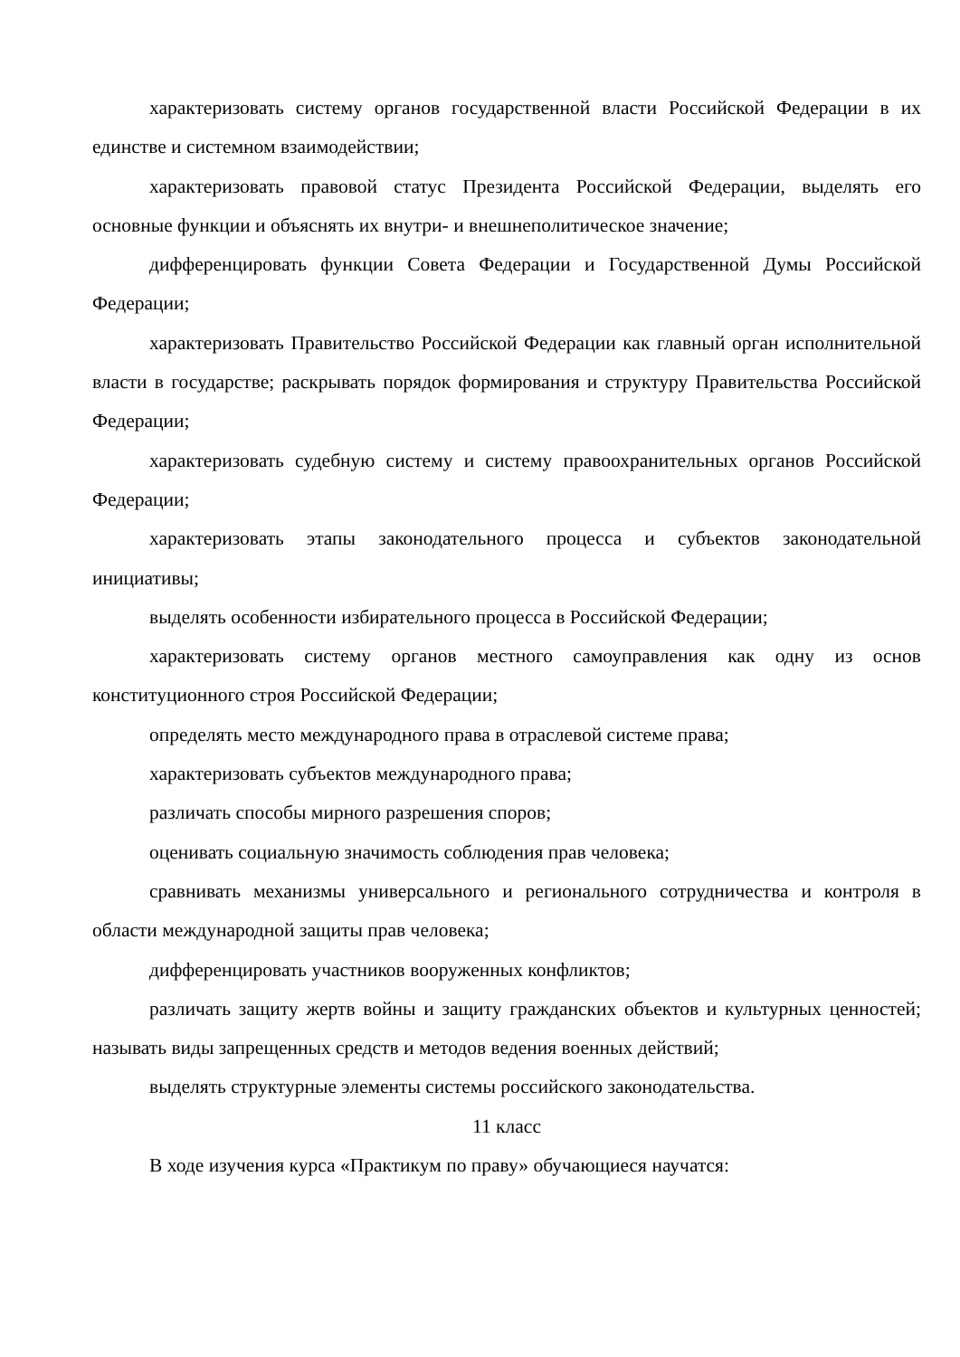характеризовать систему органов государственной власти Российской Федерации в их единстве и системном взаимодействии;
характеризовать правовой статус Президента Российской Федерации, выделять его основные функции и объяснять их внутри- и внешнеполитическое значение;
дифференцировать функции Совета Федерации и Государственной Думы Российской Федерации;
характеризовать Правительство Российской Федерации как главный орган исполнительной власти в государстве; раскрывать порядок формирования и структуру Правительства Российской Федерации;
характеризовать судебную систему и систему правоохранительных органов Российской Федерации;
характеризовать этапы законодательного процесса и субъектов законодательной инициативы;
выделять особенности избирательного процесса в Российской Федерации;
характеризовать систему органов местного самоуправления как одну из основ конституционного строя Российской Федерации;
определять место международного права в отраслевой системе права;
характеризовать субъектов международного права;
различать способы мирного разрешения споров;
оценивать социальную значимость соблюдения прав человека;
сравнивать механизмы универсального и регионального сотрудничества и контроля в области международной защиты прав человека;
дифференцировать участников вооруженных конфликтов;
различать защиту жертв войны и защиту гражданских объектов и культурных ценностей; называть виды запрещенных средств и методов ведения военных действий;
выделять структурные элементы системы российского законодательства.
11 класс
В ходе изучения курса «Практикум по праву» обучающиеся научатся: